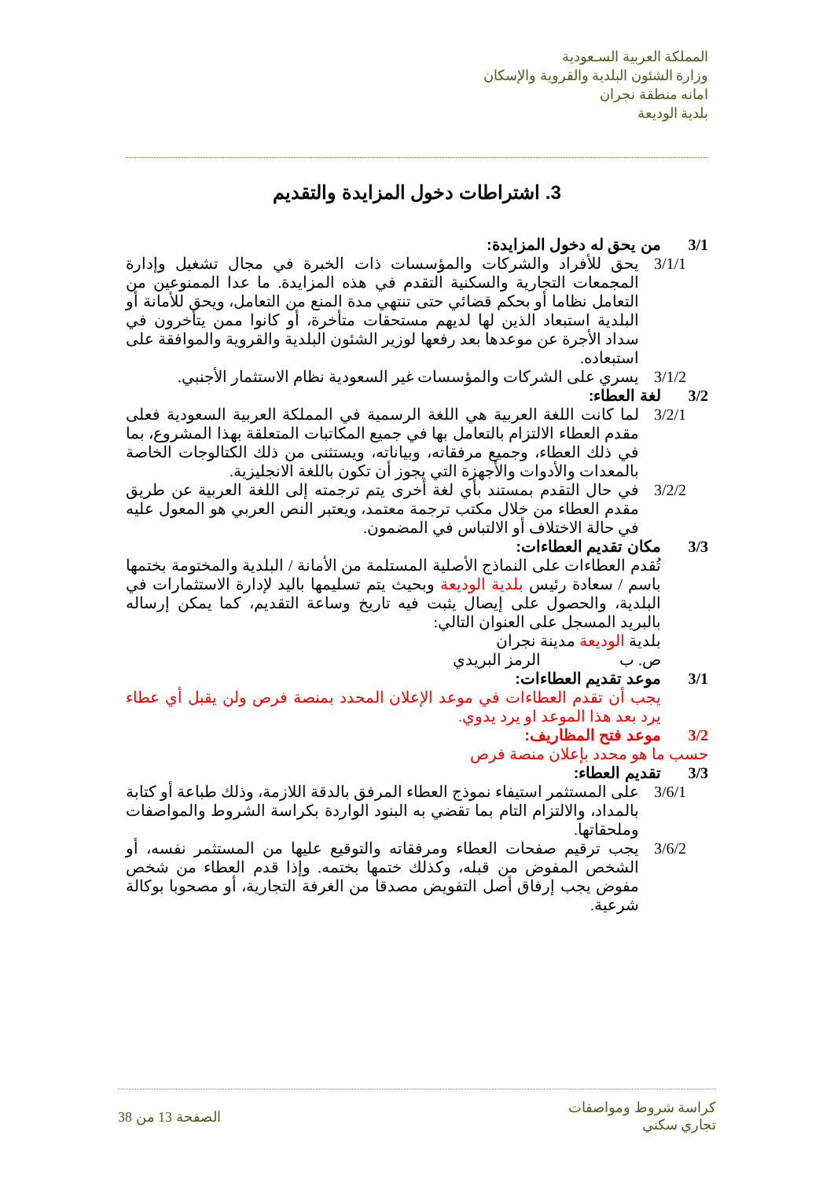المملكة العربية السـعودية
وزارة الشئون البلدية والقروية والإسكان
امانه منطقة نجران
بلدية الوديعة
3. اشتراطات دخول المزايدة والتقديم
3/1 من يحق له دخول المزايدة:
3/1/1 يحق للأفراد والشركات والمؤسسات ذات الخبرة في مجال تشغيل وإدارة المجمعات التجارية والسكنية التقدم في هذه المزايدة. ما عدا الممنوعين من التعامل نظاما أو بحكم قضائي حتى تنتهي مدة المنع من التعامل، ويحق للأمانة أو البلدية استبعاد الذين لها لديهم مستحقات متأخرة، أو كانوا ممن يتأخرون في سداد الأجرة عن موعدها بعد رفعها لوزير الشئون البلدية والقروية والموافقة على استبعاده.
3/1/2 يسري على الشركات والمؤسسات غير السعودية نظام الاستثمار الأجنبي.
3/2 لغة العطاء:
3/2/1 لما كانت اللغة العربية هي اللغة الرسمية في المملكة العربية السعودية فعلى مقدم العطاء الالتزام بالتعامل بها في جميع المكاتبات المتعلقة بهذا المشروع، بما في ذلك العطاء، وجميع مرفقاته، وبياناته، ويستثنى من ذلك الكتالوجات الخاصة بالمعدات والأدوات والأجهزة التي يجوز أن تكون باللغة الانجليزية.
3/2/2 في حال التقدم بمستند بأي لغة أخرى يتم ترجمته إلى اللغة العربية عن طريق مقدم العطاء من خلال مكتب ترجمة معتمد، ويعتبر النص العربي هو المعول عليه في حالة الاختلاف أو الالتباس في المضمون.
3/3 مكان تقديم العطاءات:
تُقدم العطاءات على النماذج الأصلية المستلمة من الأمانة / البلدية والمختومة بختمها باسم / سعادة رئيس بلدية الوديعة وبحيث يتم تسليمها باليد لإدارة الاستثمارات في البلدية، والحصول على إيصال يثبت فيه تاريخ وساعة التقديم، كما يمكن إرساله بالبريد المسجل على العنوان التالي:
بلدية الوديعة مدينة نجران
ص. ب الرمز البريدي
3/1 موعد تقديم العطاءات:
يجب أن تقدم العطاءات في موعد الإعلان المحدد بمنصة فرص ولن يقبل أي عطاء يرد بعد هذا الموعد او يرد يدوي.
3/2 موعد فتح المظاريف:
حسب ما هو محدد بإعلان منصة فرص
3/3 تقديم العطاء:
3/6/1 على المستثمر استيفاء نموذج العطاء المرفق بالدقة اللازمة، وذلك طباعة أو كتابة بالمداد، والالتزام التام بما تقضي به البنود الواردة بكراسة الشروط والمواصفات وملحقاتها.
3/6/2 يجب ترقيم صفحات العطاء ومرفقاته والتوقيع عليها من المستثمر نفسه، أو الشخص المفوض من قبله، وكذلك ختمها بختمه. وإذا قدم العطاء من شخص مفوض يجب إرفاق أصل التفويض مصدقا من الغرفة التجارية، أو مصحوبا بوكالة شرعية.
كراسة شروط ومواصفات
تجاري سكني
الصفحة 13 من 38